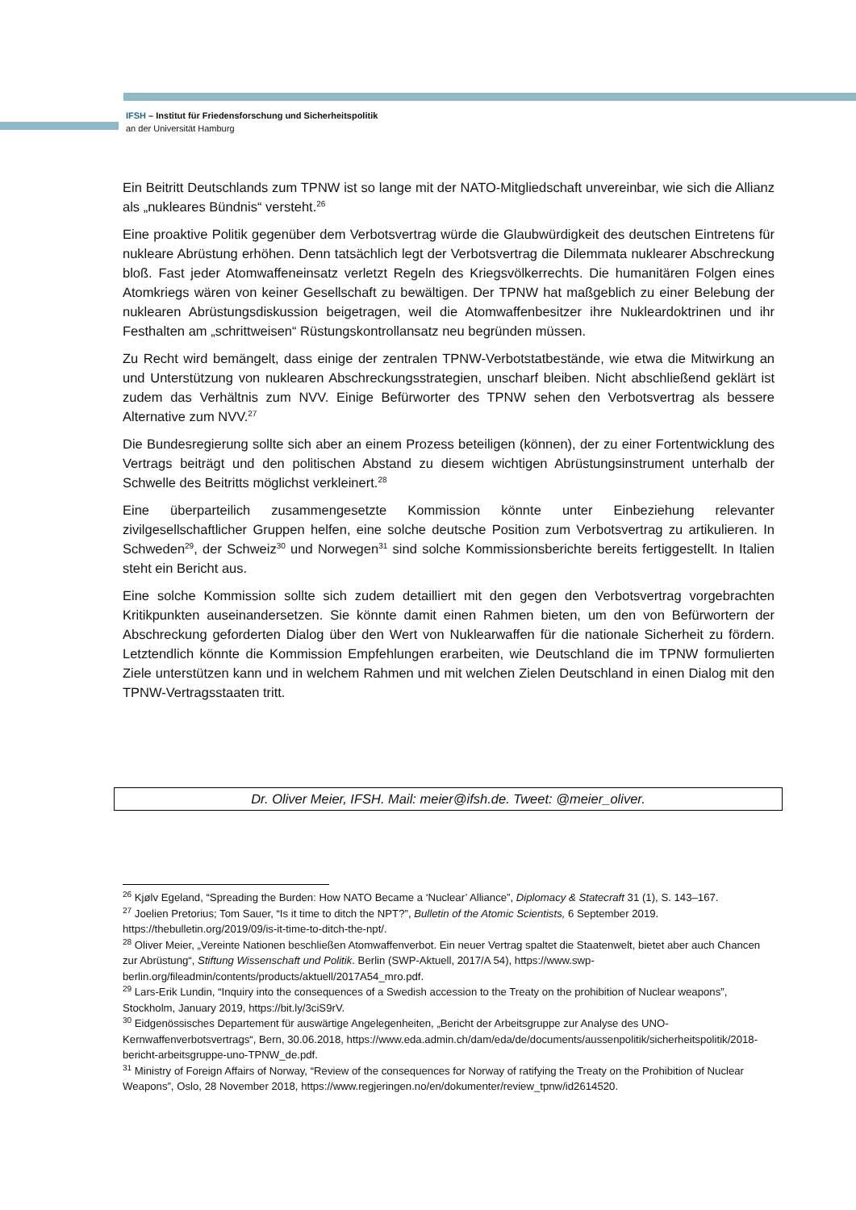IFSH – Institut für Friedensforschung und Sicherheitspolitik
an der Universität Hamburg
Ein Beitritt Deutschlands zum TPNW ist so lange mit der NATO-Mitgliedschaft unvereinbar, wie sich die Allianz als „nukleares Bündnis“ versteht.<sup>26</sup>
Eine proaktive Politik gegenüber dem Verbotsvertrag würde die Glaubwürdigkeit des deutschen Eintretens für nukleare Abrüstung erhöhen. Denn tatsächlich legt der Verbotsvertrag die Dilemmata nuklearer Abschreckung bloß. Fast jeder Atomwaffeneinsatz verletzt Regeln des Kriegsvölkerrechts. Die humanitären Folgen eines Atomkriegs wären von keiner Gesellschaft zu bewältigen. Der TPNW hat maßgeblich zu einer Belebung der nuklearen Abrüstungsdiskussion beigetragen, weil die Atomwaffenbesitzer ihre Nukleardoktrinen und ihr Festhalten am „schrittweisen“ Rüstungskontrollansatz neu begründen müssen.
Zu Recht wird bemängelt, dass einige der zentralen TPNW-Verbotstatbestände, wie etwa die Mitwirkung an und Unterstützung von nuklearen Abschreckungsstrategien, unscharf bleiben. Nicht abschließend geklärt ist zudem das Verhältnis zum NVV. Einige Befürworter des TPNW sehen den Verbotsvertrag als bessere Alternative zum NVV.<sup>27</sup>
Die Bundesregierung sollte sich aber an einem Prozess beteiligen (können), der zu einer Fortentwicklung des Vertrags beiträgt und den politischen Abstand zu diesem wichtigen Abrüstungsinstrument unterhalb der Schwelle des Beitritts möglichst verkleinert.<sup>28</sup>
Eine überparteilich zusammengesetzte Kommission könnte unter Einbeziehung relevanter zivilgesellschaftlicher Gruppen helfen, eine solche deutsche Position zum Verbotsvertrag zu artikulieren. In Schweden<sup>29</sup>, der Schweiz<sup>30</sup> und Norwegen<sup>31</sup> sind solche Kommissionsberichte bereits fertiggestellt. In Italien steht ein Bericht aus.
Eine solche Kommission sollte sich zudem detailliert mit den gegen den Verbotsvertrag vorgebrachten Kritikpunkten auseinandersetzen. Sie könnte damit einen Rahmen bieten, um den von Befürwortern der Abschreckung geforderten Dialog über den Wert von Nuklearwaffen für die nationale Sicherheit zu fördern. Letztendlich könnte die Kommission Empfehlungen erarbeiten, wie Deutschland die im TPNW formulierten Ziele unterstützen kann und in welchem Rahmen und mit welchen Zielen Deutschland in einen Dialog mit den TPNW-Vertragsstaaten tritt.
Dr. Oliver Meier, IFSH. Mail: meier@ifsh.de. Tweet: @meier_oliver.
<sup>26</sup> Kjølv Egeland, “Spreading the Burden: How NATO Became a ‘Nuclear’ Alliance”, Diplomacy & Statecraft 31 (1), S. 143–167.
<sup>27</sup> Joelien Pretorius; Tom Sauer, “Is it time to ditch the NPT?”, Bulletin of the Atomic Scientists, 6 September 2019. https://thebulletin.org/2019/09/is-it-time-to-ditch-the-npt/.
<sup>28</sup> Oliver Meier, „Vereinte Nationen beschließen Atomwaffenverbot. Ein neuer Vertrag spaltet die Staatenwelt, bietet aber auch Chancen zur Abrüstung“, Stiftung Wissenschaft und Politik. Berlin (SWP-Aktuell, 2017/A 54), https://www.swp-berlin.org/fileadmin/contents/products/aktuell/2017A54_mro.pdf.
<sup>29</sup> Lars-Erik Lundin, “Inquiry into the consequences of a Swedish accession to the Treaty on the prohibition of Nuclear weapons”, Stockholm, January 2019, https://bit.ly/3ciS9rV.
<sup>30</sup> Eidgenössisches Departement für auswärtige Angelegenheiten, „Bericht der Arbeitsgruppe zur Analyse des UNO-Kernwaffenverbotsvertrags“, Bern, 30.06.2018, https://www.eda.admin.ch/dam/eda/de/documents/aussenpolitik/sicherheitspolitik/2018-bericht-arbeitsgruppe-uno-TPNW_de.pdf.
<sup>31</sup> Ministry of Foreign Affairs of Norway, “Review of the consequences for Norway of ratifying the Treaty on the Prohibition of Nuclear Weapons”, Oslo, 28 November 2018, https://www.regjeringen.no/en/dokumenter/review_tpnw/id2614520.